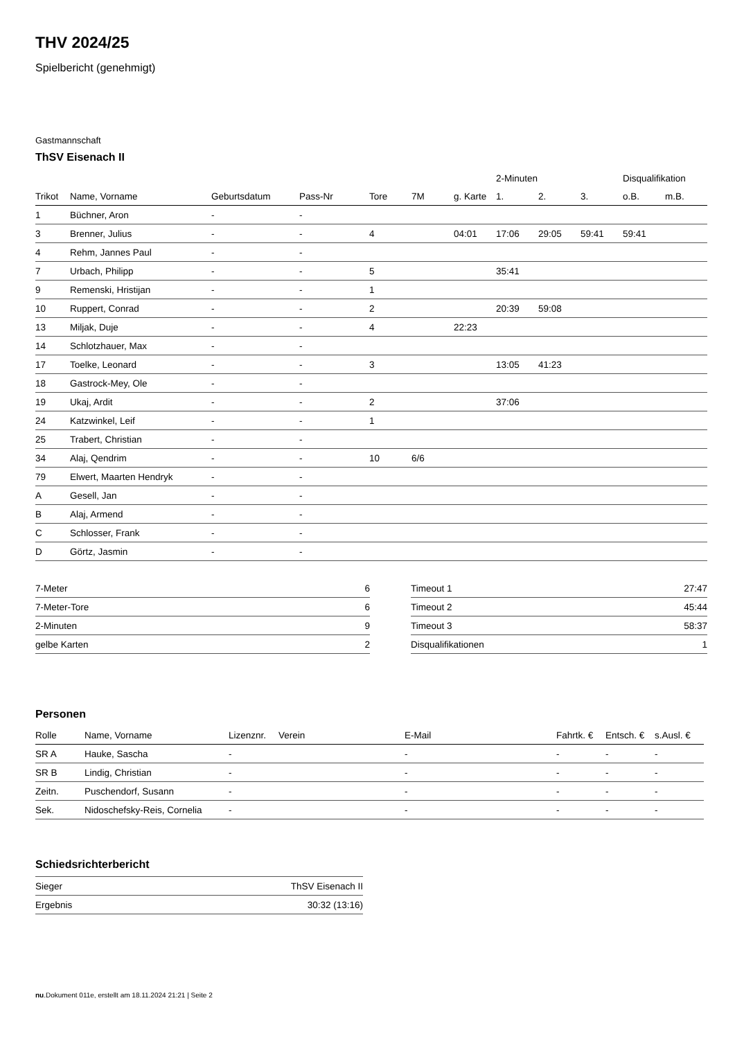THV 2024/25
Spielbericht (genehmigt)
Gastmannschaft
ThSV Eisenach II
| | | | | | | | 2-Minuten | | | Disqualifikation | |
| --- | --- | --- | --- | --- | --- | --- | --- | --- | --- | --- | --- |
| Trikot | Name, Vorname | Geburtsdatum | Pass-Nr | Tore | 7M | g. Karte | 1. | 2. | 3. | o.B. | m.B. |
| 1 | Büchner, Aron | - | - | | | | | | | | |
| 3 | Brenner, Julius | - | - | 4 | | 04:01 | 17:06 | 29:05 | 59:41 | 59:41 | |
| 4 | Rehm, Jannes Paul | - | - | | | | | | | | |
| 7 | Urbach, Philipp | - | - | 5 | | | 35:41 | | | | |
| 9 | Remenski, Hristijan | - | - | 1 | | | | | | | |
| 10 | Ruppert, Conrad | - | - | 2 | | | 20:39 | 59:08 | | | |
| 13 | Miljak, Duje | - | - | 4 | | 22:23 | | | | | |
| 14 | Schlotzhauer, Max | - | - | | | | | | | | |
| 17 | Toelke, Leonard | - | - | 3 | | | 13:05 | 41:23 | | | |
| 18 | Gastrock-Mey, Ole | - | - | | | | | | | | |
| 19 | Ukaj, Ardit | - | - | 2 | | | 37:06 | | | | |
| 24 | Katzwinkel, Leif | - | - | 1 | | | | | | | |
| 25 | Trabert, Christian | - | - | | | | | | | | |
| 34 | Alaj, Qendrim | - | - | 10 | 6/6 | | | | | | |
| 79 | Elwert, Maarten Hendryk | - | - | | | | | | | | |
| A | Gesell, Jan | - | - | | | | | | | | |
| B | Alaj, Armend | - | - | | | | | | | | |
| C | Schlosser, Frank | - | - | | | | | | | | |
| D | Görtz, Jasmin | - | - | | | | | | | | |
| 7-Meter | 6 |
| 7-Meter-Tore | 6 |
| 2-Minuten | 9 |
| gelbe Karten | 2 |
| Timeout 1 | 27:47 |
| Timeout 2 | 45:44 |
| Timeout 3 | 58:37 |
| Disqualifikationen | 1 |
Personen
| Rolle | Name, Vorname | Lizenznr. | Verein | E-Mail | Fahrtk. € | Entsch. € | s.Ausl. € |
| --- | --- | --- | --- | --- | --- | --- | --- |
| SR A | Hauke, Sascha | - | | - | - | - | - |
| SR B | Lindig, Christian | - | | - | - | - | - |
| Zeitn. | Puschendorf, Susann | - | | - | - | - | - |
| Sek. | Nidoschefsky-Reis, Cornelia | - | | - | - | - | - |
Schiedsrichterbericht
| Sieger | ThSV Eisenach II |
| Ergebnis | 30:32 (13:16) |
nu.Dokument 011e, erstellt am 18.11.2024 21:21 | Seite 2